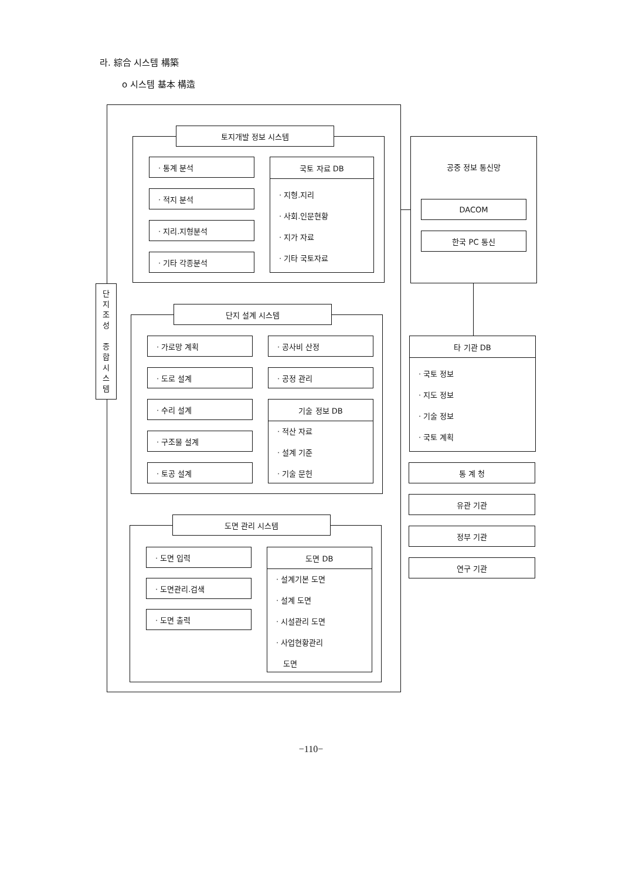라. 綜合 시스템 構築
o 시스템 基本 構造
단
지
조
성
종
합
시
스
템
토지개발 정보 시스템
· 통계 분석
· 적지 분석
· 지리.지형분석
· 기타 각종분석
국토 자료 DB
· 지형.지리
· 사회.인문현황
· 지가 자료
· 기타 국토자료
단지 설계 시스템
· 가로망 계획
· 도로 설계
· 수리 설계
· 구조물 설계
· 토공 설계
· 공사비 산정
· 공정 관리
기술 정보 DB
· 적산 자료
· 설계 기준
· 기술 문헌
도면 관리 시스템
· 도면 입력
· 도면관리.검색
· 도면 출력
도면 DB
· 설계기본 도면
· 설계 도면
· 시설관리 도면
· 사업현황관리
도면
공중 정보 통신망
DACOM
한국 PC 통신
타 기관 DB
· 국토 정보
· 지도 정보
· 기술 정보
· 국토 계획
통 계 청
유관 기관
정부 기관
연구 기관
−110−